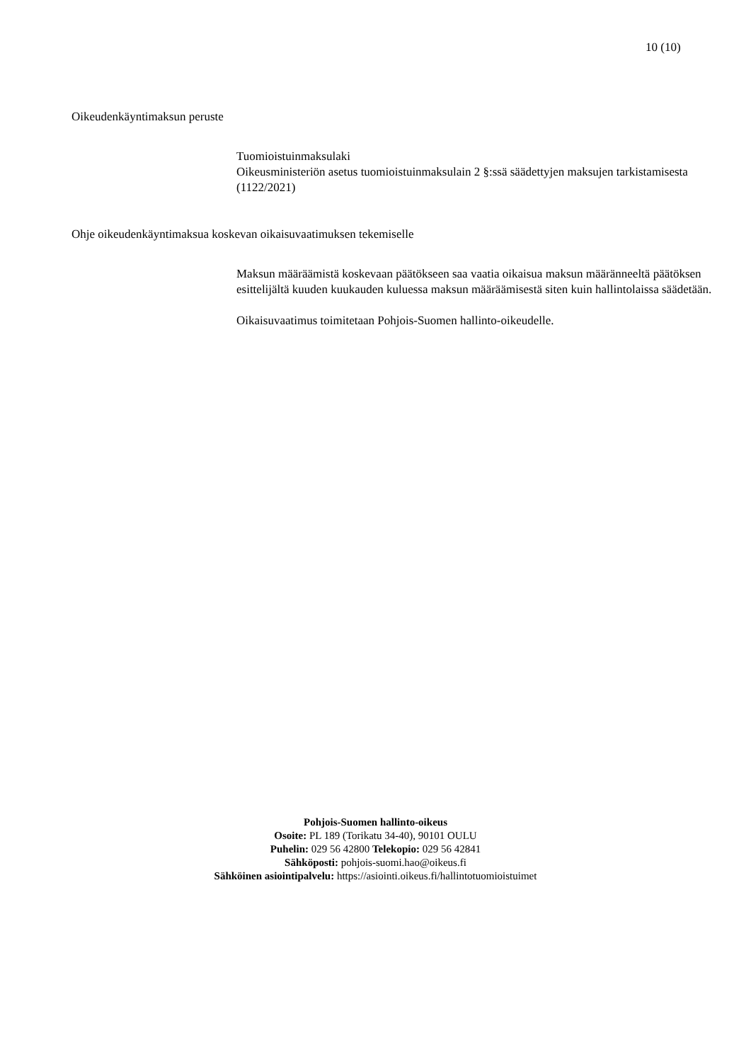10 (10)
Oikeudenkäyntimaksun peruste
Tuomioistuinmaksulaki
Oikeusministeriön asetus tuomioistuinmaksulain 2 §:ssä säädettyjen maksujen tarkistamisesta (1122/2021)
Ohje oikeudenkäyntimaksua koskevan oikaisuvaatimuksen tekemiselle
Maksun määräämistä koskevaan päätökseen saa vaatia oikaisua maksun määränneeltä päätöksen esittelijältä kuuden kuukauden kuluessa maksun määräämisestä siten kuin hallintolaissa säädetään.
Oikaisuvaatimus toimitetaan Pohjois-Suomen hallinto-oikeudelle.
Pohjois-Suomen hallinto-oikeus
Osoite: PL 189 (Torikatu 34-40), 90101 OULU
Puhelin: 029 56 42800 Telekopio: 029 56 42841
Sähköposti: pohjois-suomi.hao@oikeus.fi
Sähköinen asiointipalvelu: https://asiointi.oikeus.fi/hallintotuomioistuimet